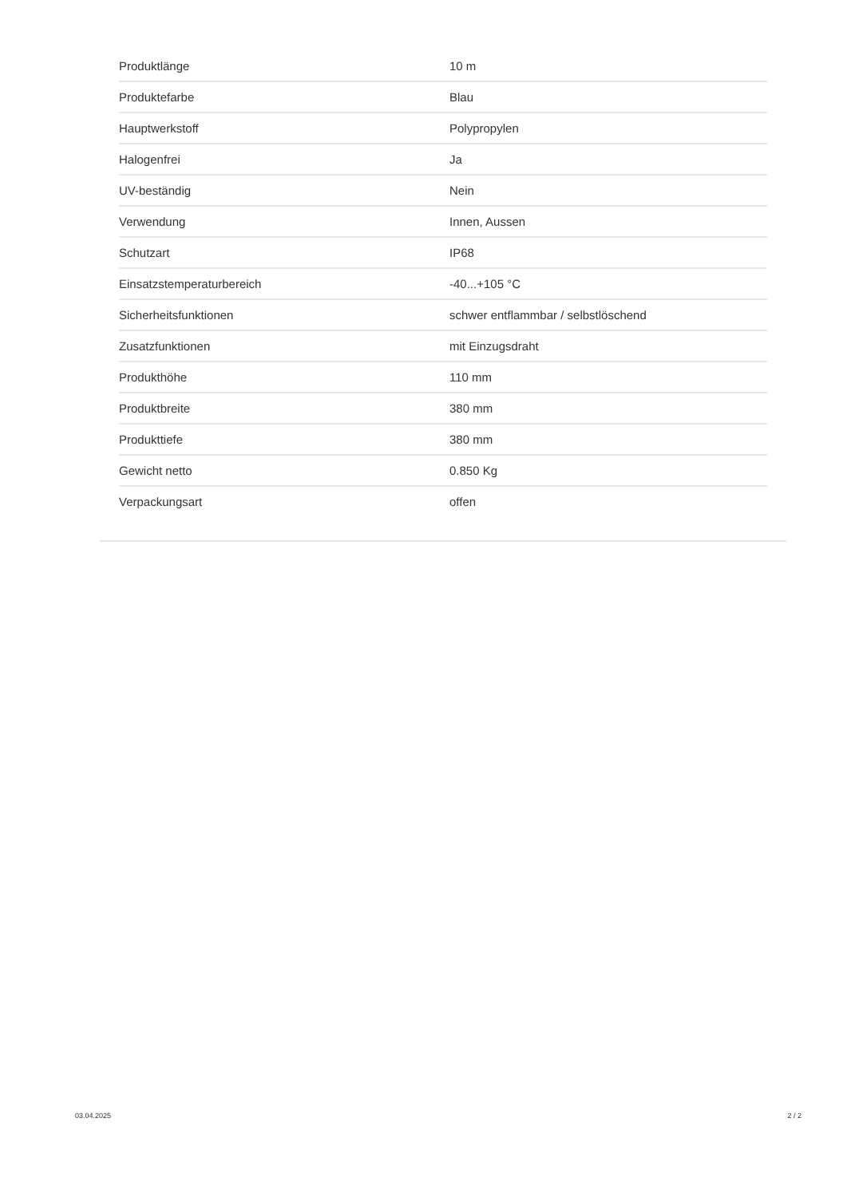| Produktlänge | 10 m |
| Produktefarbe | Blau |
| Hauptwerkstoff | Polypropylen |
| Halogenfrei | Ja |
| UV-beständig | Nein |
| Verwendung | Innen, Aussen |
| Schutzart | IP68 |
| Einsatzstemperaturbereich | -40...+105 °C |
| Sicherheitsfunktionen | schwer entflammbar / selbstlöschend |
| Zusatzfunktionen | mit Einzugsdraht |
| Produkthöhe | 110 mm |
| Produktbreite | 380 mm |
| Produkttiefe | 380 mm |
| Gewicht netto | 0.850 Kg |
| Verpackungsart | offen |
03.04.2025 2 / 2